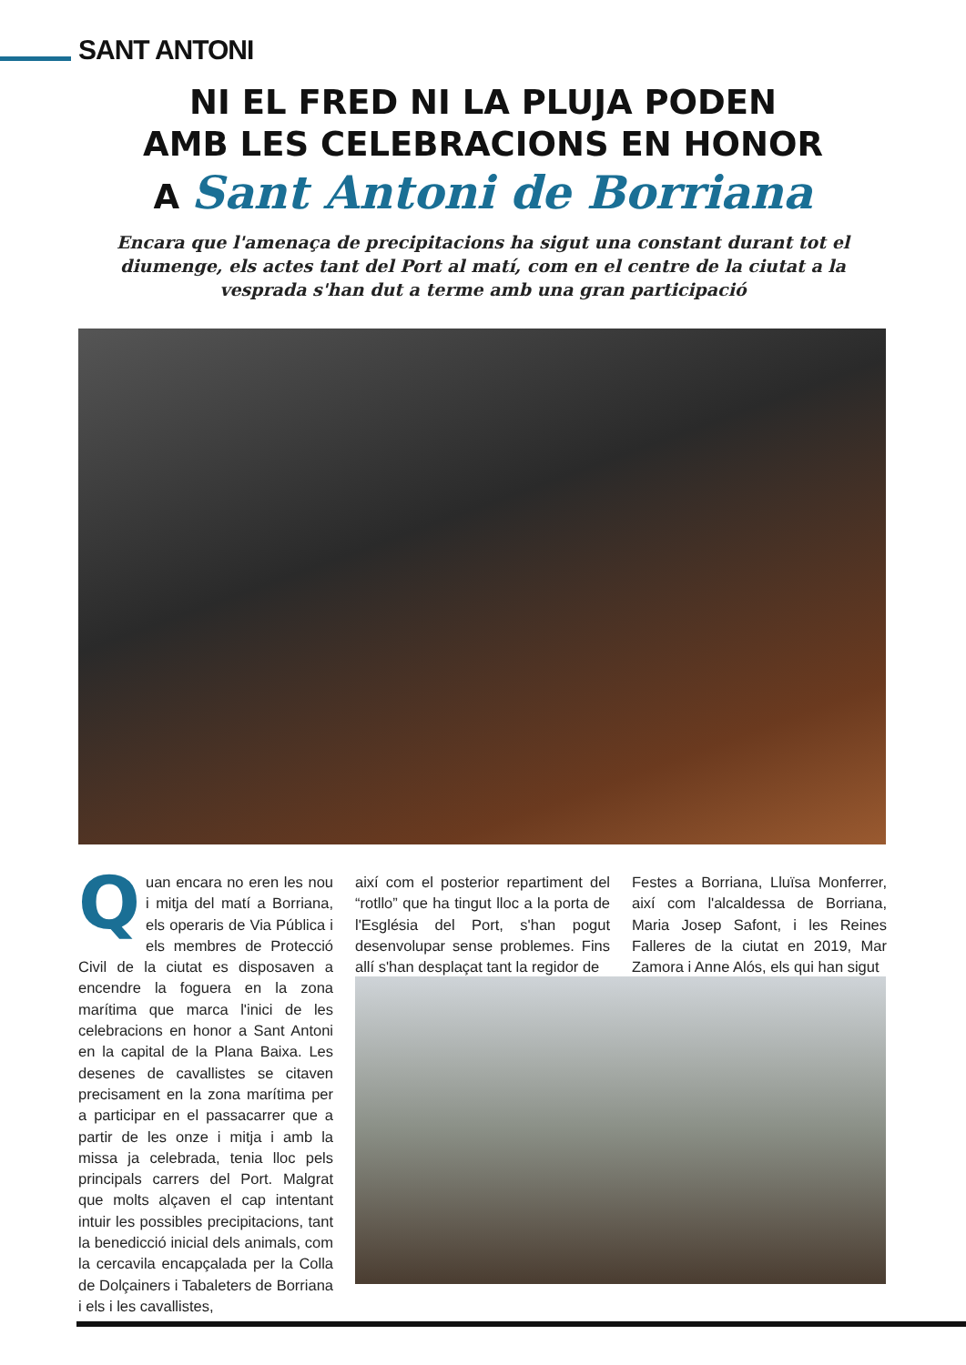SANT ANTONI
NI EL FRED NI LA PLUJA PODEN
AMB LES CELEBRACIONS EN HONOR
A Sant Antoni de Borriana
Encara que l'amenaça de precipitacions ha sigut una constant durant tot el diumenge, els actes tant del Port al matí, com en el centre de la ciutat a la vesprada s'han dut a terme amb una gran participació
Quan encara no eren les nou i mitja del matí a Borriana, els operaris de Via Pública i els membres de Protecció Civil de la ciutat es disposaven a encendre la foguera en la zona marítima que marca l'inici de les celebracions en honor a Sant Antoni en la capital de la Plana Baixa. Les desenes de cavallistes se citaven precisament en la zona marítima per a participar en el passacarrer que a partir de les onze i mitja i amb la missa ja celebrada, tenia lloc pels principals carrers del Port. Malgrat que molts alçaven el cap intentant intuir les possibles precipitacions, tant la benedicció inicial dels animals, com la cercavila encapçalada per la Colla de Dolçainers i Tabaleters de Borriana i els i les cavallistes,
així com el posterior repartiment del “rotllo” que ha tingut lloc a la porta de l'Església del Port, s'han pogut desenvolupar sense problemes. Fins allí s'han desplaçat tant la regidor de
Festes a Borriana, Lluïsa Monferrer, així com l'alcaldessa de Borriana, Maria Josep Safont, i les Reines Falleres de la ciutat en 2019, Mar Zamora i Anne Alós, els qui han sigut